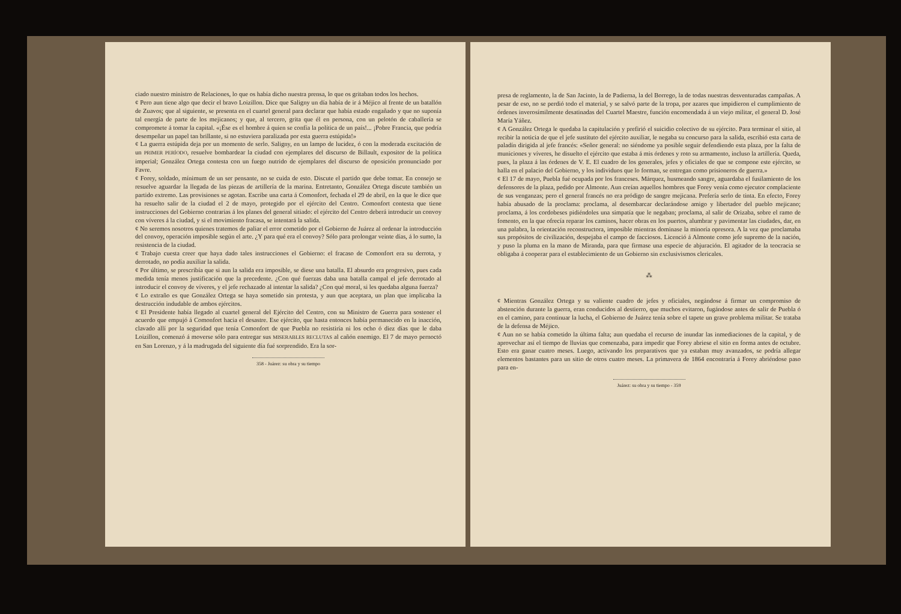ciado nuestro ministro de Relaciones, lo que os había dicho nuestra prensa, lo que os gritaban todos los hechos.
¢ Pero aun tiene algo que decir el bravo Loizillon. Dice que Saligny un día había de ir á Méjico al frente de un batallón de Zuavos; que al siguiente, se presenta en el cuartel general para declarar que había estado engañado y que no suponía tal energía de parte de los mejicanos; y que, al tercero, grita que él en persona, con un pelotón de caballería se compromete á tomar la capital. «¡Ése es el hombre á quien se confía la política de un país!... ¡Pobre Francia, que podría desempeñar un papel tan brillante, si no estuviera paralizada por esta guerra estúpida!»
¢ La guerra estúpida deja por un momento de serlo. Saligny, en un lampo de lucidez, ó con la moderada excitación de un PRIMER PERÍODO, resuelve bombardear la ciudad con ejemplares del discurso de Billault, expositor de la política imperial; González Ortega contesta con un fuego nutrido de ejemplares del discurso de oposición pronunciado por Favre.
¢ Forey, soldado, mínimum de un ser pensante, no se cuida de esto. Discute el partido que debe tomar. En consejo se resuelve aguardar la llegada de las piezas de artillería de la marina. Entretanto, González Ortega discute también un partido extremo. Las provisiones se agotan. Escribe una carta á Comonfort, fechada el 29 de abril, en la que le dice que ha resuelto salir de la ciudad el 2 de mayo, protegido por el ejército del Centro. Comonfort contesta que tiene instrucciones del Gobierno contrarias á los planes del general sitiado: el ejército del Centro deberá introducir un convoy con víveres á la ciudad, y si el movimiento fracasa, se intentará la salida.
¢ No seremos nosotros quienes tratemos de paliar el error cometido por el Gobierno de Juárez al ordenar la introducción del convoy, operación imposible según el arte. ¿Y para qué era el convoy? Sólo para prolongar veinte días, á lo sumo, la resistencia de la ciudad.
¢ Trabajo cuesta creer que haya dado tales instrucciones el Gobierno: el fracaso de Comonfort era su derrota, y derrotado, no podía auxiliar la salida.
¢ Por último, se prescribía que si aun la salida era imposible, se diese una batalla. El absurdo era progresivo, pues cada medida tenía menos justificación que la precedente. ¿Con qué fuerzas daba una batalla campal el jefe derrotado al introducir el convoy de víveres, y el jefe rechazado al intentar la salida? ¿Con qué moral, si les quedaba alguna fuerza?
¢ Lo extraño es que González Ortega se haya sometido sin protesta, y aun que aceptara, un plan que implicaba la destrucción indudable de ambos ejércitos.
¢ El Presidente había llegado al cuartel general del Ejército del Centro, con su Ministro de Guerra para sostener el acuerdo que empujó á Comonfort hacia el desastre. Ese ejército, que hasta entonces había permanecido en la inacción, clavado allí por la seguridad que tenía Comonfort de que Puebla no resistiría ni los ocho ó diez días que le daba Loizillon, comenzó á moverse sólo para entregar sus MISERABLES RECLUTAS al cañón enemigo. El 7 de mayo pernoctó en San Lorenzo, y á la madrugada del siguiente día fué sorprendido. Era la sor-
358 - Juárez: su obra y su tiempo
presa de reglamento, la de San Jacinto, la de Padierna, la del Borrego, la de todas nuestras desventuradas campañas. A pesar de eso, no se perdió todo el material, y se salvó parte de la tropa, por azares que impidieron el cumplimiento de órdenes inverosímilmente desatinadas del Cuartel Maestre, función encomendada á un viejo militar, el general D. José María Yáñez.
¢ A González Ortega le quedaba la capitulación y prefirió el suicidio colectivo de su ejército. Para terminar el sitio, al recibir la noticia de que el jefe sustituto del ejército auxiliar, le negaba su concurso para la salida, escribió esta carta de paladín dirigida al jefe francés: «Señor general: no siéndome ya posible seguir defendiendo esta plaza, por la falta de municiones y víveres, he disuelto el ejército que estaba á mis órdenes y roto su armamento, incluso la artillería. Queda, pues, la plaza á las órdenes de V. E. El cuadro de los generales, jefes y oficiales de que se compone este ejército, se halla en el palacio del Gobierno, y los individuos que lo forman, se entregan como prisioneros de guerra.»
¢ El 17 de mayo, Puebla fué ocupada por los franceses. Márquez, husmeando sangre, aguardaba el fusilamiento de los defensores de la plaza, pedido por Almonte. Aun creían aquellos hombres que Forey venía como ejecutor complaciente de sus venganzas; pero el general francés no era pródigo de sangre mejicana. Prefería serlo de tinta. En efecto, Forey había abusado de la proclama: proclama, al desembarcar declarándose amigo y libertador del pueblo mejicano; proclama, á los cordobeses pidiéndoles una simpatía que le negaban; proclama, al salir de Orizaba, sobre el ramo de fomento, en la que ofrecía reparar los caminos, hacer obras en los puertos, alumbrar y pavimentar las ciudades, dar, en una palabra, la orientación reconstructora, imposible mientras dominase la minoría opresora. A la vez que proclamaba sus propósitos de civilización, despejaba el campo de facciosos. Licenció á Almonte como jefe supremo de la nación, y puso la pluma en la mano de Miranda, para que firmase una especie de abjuración. El agitador de la teocracia se obligaba á cooperar para el establecimiento de un Gobierno sin exclusivismos clericales.
⁂
¢ Mientras González Ortega y su valiente cuadro de jefes y oficiales, negándose á firmar un compromiso de abstención durante la guerra, eran conducidos al destierro, que muchos evitaron, fugándose antes de salir de Puebla ó en el camino, para continuar la lucha, el Gobierno de Juárez tenía sobre el tapete un grave problema militar. Se trataba de la defensa de Méjico.
¢ Aun no se había cometido la última falta; aun quedaba el recurso de inundar las inmediaciones de la capital, y de aprovechar así el tiempo de lluvias que comenzaba, para impedir que Forey abriese el sitio en forma antes de octubre. Esto era ganar cuatro meses. Luego, activando los preparativos que ya estaban muy avanzados, se podría allegar elementos bastantes para un sitio de otros cuatro meses. La primavera de 1864 encontraría á Forey abriéndose paso para en-
Juárez: su obra y su tiempo - 359